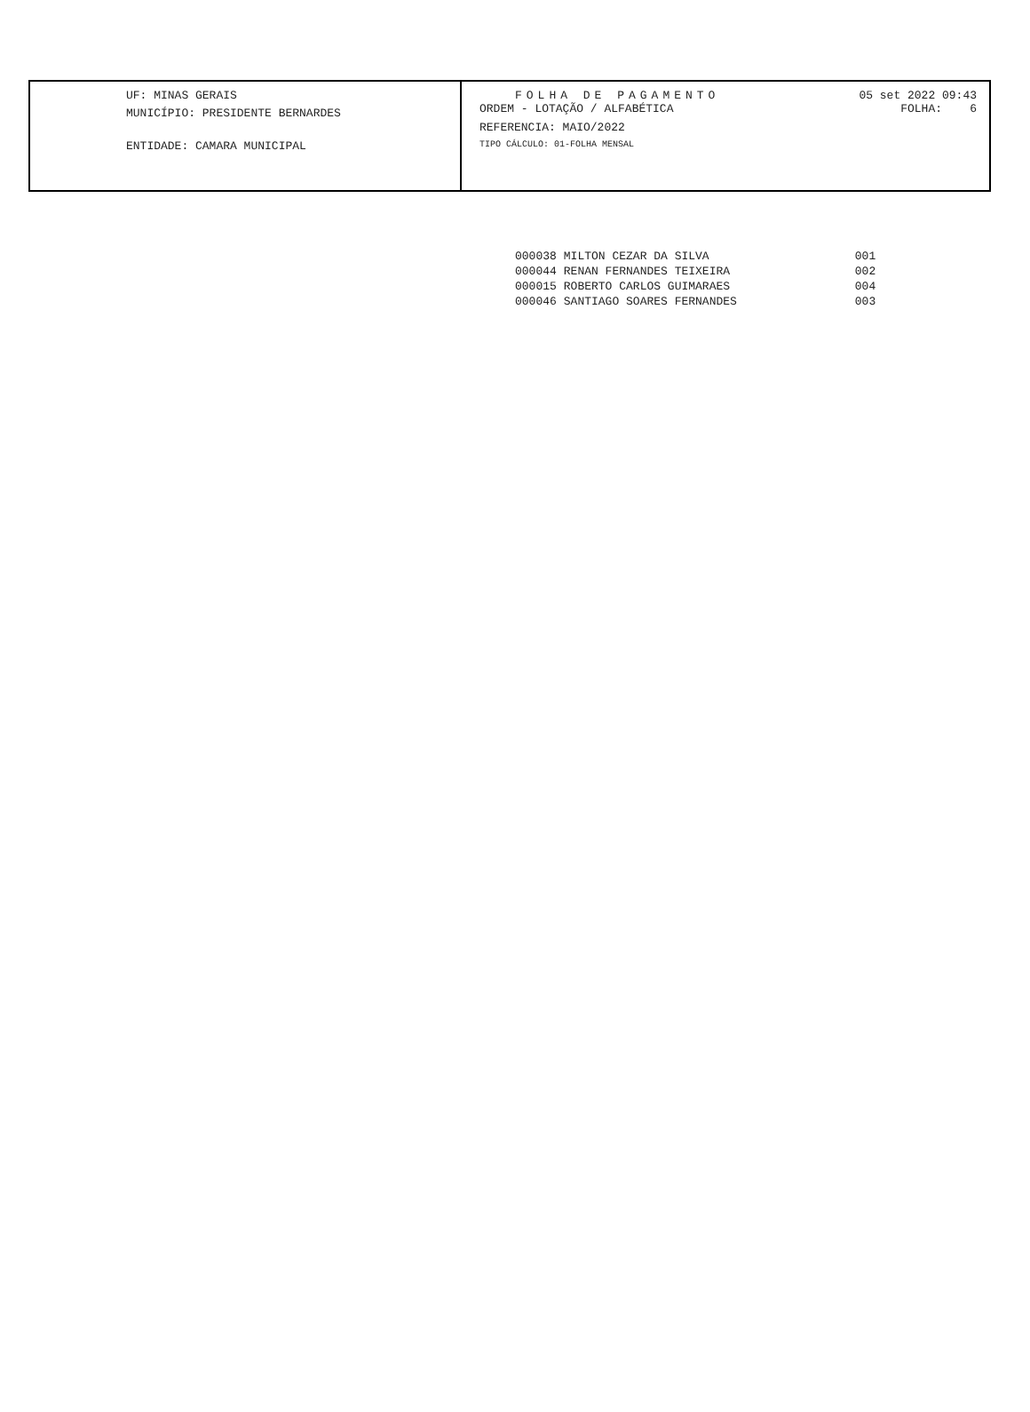UF: MINAS GERAIS
MUNICÍPIO: PRESIDENTE BERNARDES
ENTIDADE: CAMARA MUNICIPAL
FOLHA DE PAGAMENTO 05 set 2022 09:43
ORDEM - LOTAÇÃO / ALFABÉTICA FOLHA: 6
REFERENCIA: MAIO/2022
TIPO CÁLCULO: 01-FOLHA MENSAL
| 000038 | MILTON CEZAR DA SILVA | 001 |
| 000044 | RENAN FERNANDES TEIXEIRA | 002 |
| 000015 | ROBERTO CARLOS GUIMARAES | 004 |
| 000046 | SANTIAGO SOARES FERNANDES | 003 |